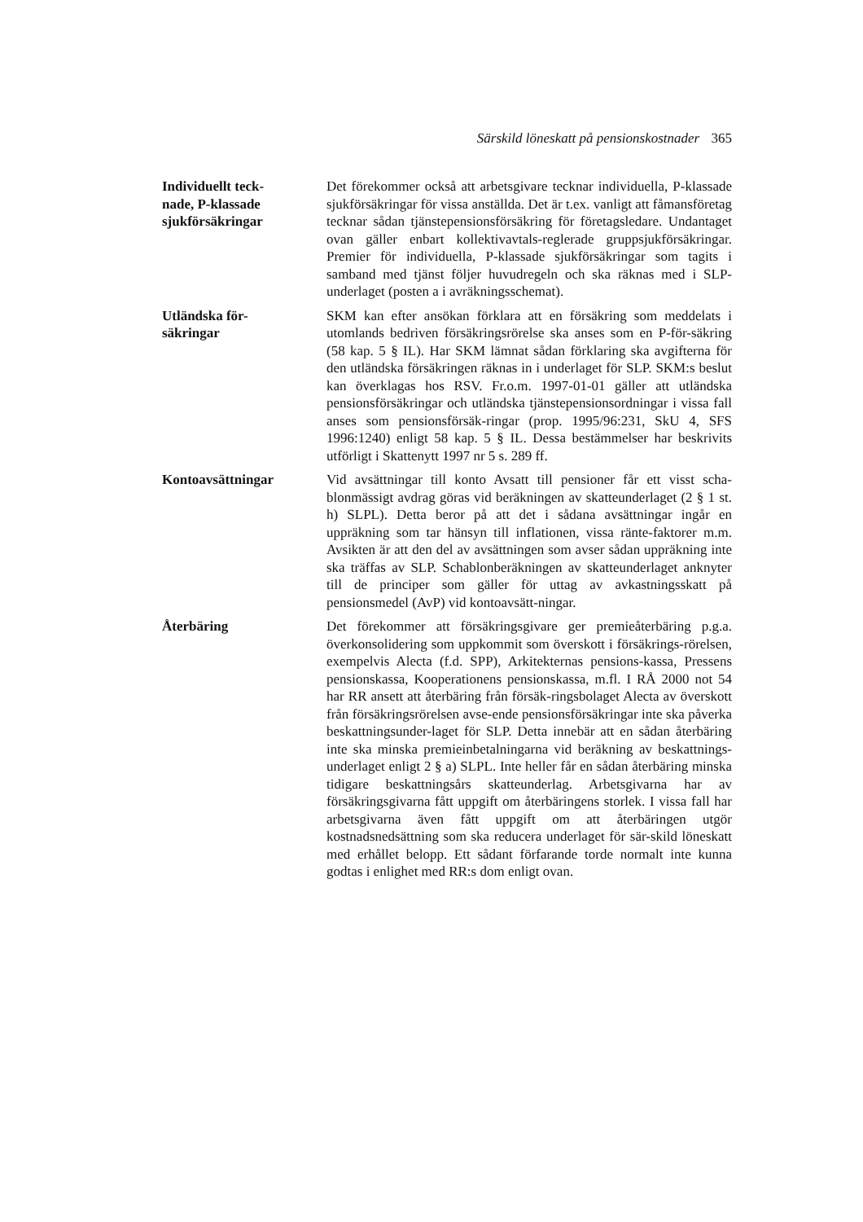Särskild löneskatt på pensionskostnader 365
Individuellt teck-
nade, P-klassade
sjukförsäkringar
Det förekommer också att arbetsgivare tecknar individuella, P-klassade sjukförsäkringar för vissa anställda. Det är t.ex. vanligt att fåmansföretag tecknar sådan tjänstepensionsförsäkring för företagsledare. Undantaget ovan gäller enbart kollektivavtals-reglerade gruppsjukförsäkringar. Premier för individuella, P-klassade sjukförsäkringar som tagits i samband med tjänst följer huvudregeln och ska räknas med i SLP-underlaget (posten a i avräkningsschemat).
Utländska för-
säkringar
SKM kan efter ansökan förklara att en försäkring som meddelats i utomlands bedriven försäkringsrörelse ska anses som en P-för-säkring (58 kap. 5 § IL). Har SKM lämnat sådan förklaring ska avgifterna för den utländska försäkringen räknas in i underlaget för SLP. SKM:s beslut kan överklagas hos RSV. Fr.o.m. 1997-01-01 gäller att utländska pensionsförsäkringar och utländska tjänstepensionsordningar i vissa fall anses som pensionsförsäk-ringar (prop. 1995/96:231, SkU 4, SFS 1996:1240) enligt 58 kap. 5 § IL. Dessa bestämmelser har beskrivits utförligt i Skattenytt 1997 nr 5 s. 289 ff.
Kontoavsättningar Vid avsättningar till konto Avsatt till pensioner får ett visst scha-blonmässigt avdrag göras vid beräkningen av skatteunderlaget (2 § 1 st. h) SLPL). Detta beror på att det i sådana avsättningar ingår en uppräkning som tar hänsyn till inflationen, vissa ränte-faktorer m.m. Avsikten är att den del av avsättningen som avser sådan uppräkning inte ska träffas av SLP. Schablonberäkningen av skatteunderlaget anknyter till de principer som gäller för uttag av avkastningsskatt på pensionsmedel (AvP) vid kontoavsätt-ningar.
Återbäring Det förekommer att försäkringsgivare ger premieåterbäring p.g.a. överkonsolidering som uppkommit som överskott i försäkrings-rörelsen, exempelvis Alecta (f.d. SPP), Arkitekternas pensions-kassa, Pressens pensionskassa, Kooperationens pensionskassa, m.fl. I RÅ 2000 not 54 har RR ansett att återbäring från försäk-ringsbolaget Alecta av överskott från försäkringsrörelsen avse-ende pensionsförsäkringar inte ska påverka beskattningsunder-laget för SLP. Detta innebär att en sådan återbäring inte ska minska premieinbetalningarna vid beräkning av beskattnings-underlaget enligt 2 § a) SLPL. Inte heller får en sådan återbäring minska tidigare beskattningsårs skatteunderlag. Arbetsgivarna har av försäkringsgivarna fått uppgift om återbäringens storlek. I vissa fall har arbetsgivarna även fått uppgift om att återbäringen utgör kostnadsnedsättning som ska reducera underlaget för sär-skild löneskatt med erhållet belopp. Ett sådant förfarande torde normalt inte kunna godtas i enlighet med RR:s dom enligt ovan.